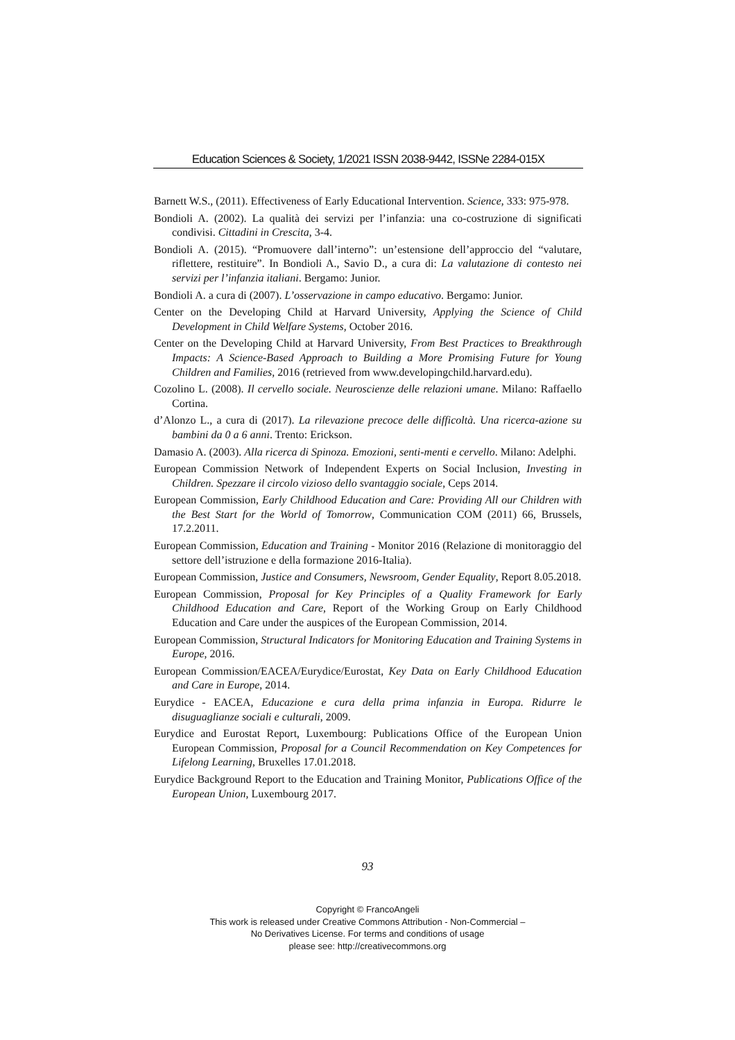Education Sciences & Society, 1/2021 ISSN 2038-9442, ISSNe 2284-015X
Barnett W.S., (2011). Effectiveness of Early Educational Intervention. Science, 333: 975-978.
Bondioli A. (2002). La qualità dei servizi per l’infanzia: una co-costruzione di significati condivisi. Cittadini in Crescita, 3-4.
Bondioli A. (2015). “Promuovere dall’interno”: un’estensione dell’approccio del “valutare, riflettere, restituire”. In Bondioli A., Savio D., a cura di: La valutazione di contesto nei servizi per l’infanzia italiani. Bergamo: Junior.
Bondioli A. a cura di (2007). L’osservazione in campo educativo. Bergamo: Junior.
Center on the Developing Child at Harvard University, Applying the Science of Child Development in Child Welfare Systems, October 2016.
Center on the Developing Child at Harvard University, From Best Practices to Breakthrough Impacts: A Science-Based Approach to Building a More Promising Future for Young Children and Families, 2016 (retrieved from www.developingchild.harvard.edu).
Cozolino L. (2008). Il cervello sociale. Neuroscienze delle relazioni umane. Milano: Raffaello Cortina.
d’Alonzo L., a cura di (2017). La rilevazione precoce delle difficoltà. Una ricerca-azione su bambini da 0 a 6 anni. Trento: Erickson.
Damasio A. (2003). Alla ricerca di Spinoza. Emozioni, senti-menti e cervello. Milano: Adelphi.
European Commission Network of Independent Experts on Social Inclusion, Investing in Children. Spezzare il circolo vizioso dello svantaggio sociale, Ceps 2014.
European Commission, Early Childhood Education and Care: Providing All our Children with the Best Start for the World of Tomorrow, Communication COM (2011) 66, Brussels, 17.2.2011.
European Commission, Education and Training - Monitor 2016 (Relazione di monitoraggio del settore dell’istruzione e della formazione 2016-Italia).
European Commission, Justice and Consumers, Newsroom, Gender Equality, Report 8.05.2018.
European Commission, Proposal for Key Principles of a Quality Framework for Early Childhood Education and Care, Report of the Working Group on Early Childhood Education and Care under the auspices of the European Commission, 2014.
European Commission, Structural Indicators for Monitoring Education and Training Systems in Europe, 2016.
European Commission/EACEA/Eurydice/Eurostat, Key Data on Early Childhood Education and Care in Europe, 2014.
Eurydice - EACEA, Educazione e cura della prima infanzia in Europa. Ridurre le disuguaglianze sociali e culturali, 2009.
Eurydice and Eurostat Report, Luxembourg: Publications Office of the European Union European Commission, Proposal for a Council Recommendation on Key Competences for Lifelong Learning, Bruxelles 17.01.2018.
Eurydice Background Report to the Education and Training Monitor, Publications Office of the European Union, Luxembourg 2017.
93
Copyright © FrancoAngeli
This work is released under Creative Commons Attribution - Non-Commercial –
No Derivatives License. For terms and conditions of usage
please see: http://creativecommons.org